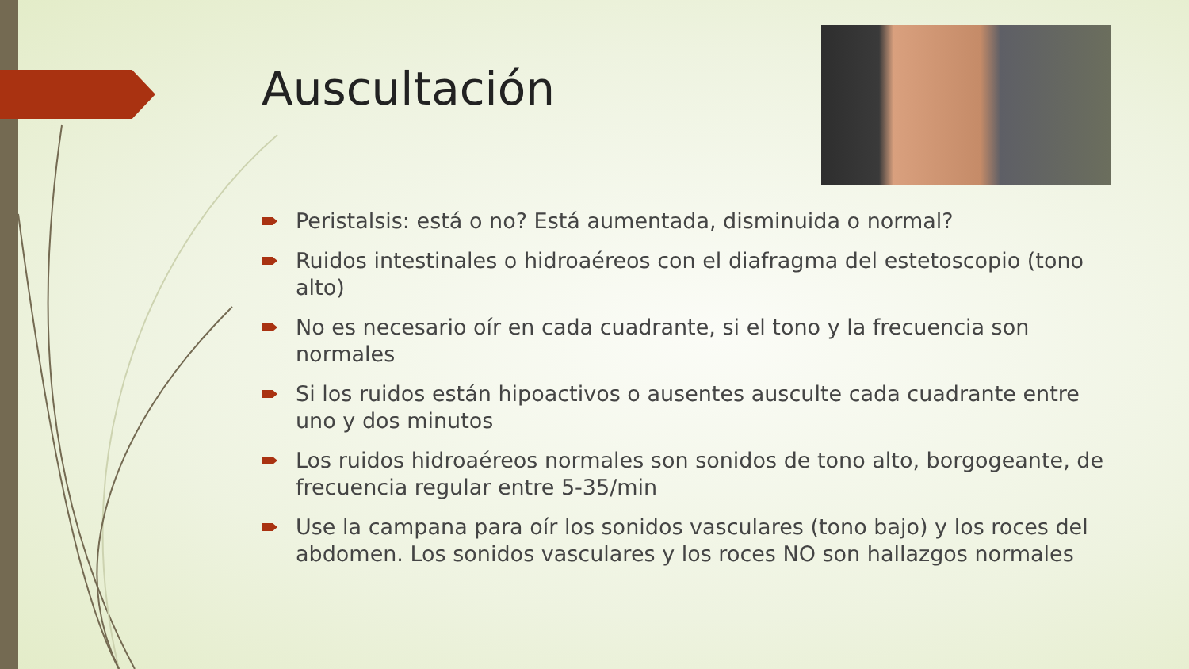Auscultación
Peristalsis: está o no? Está aumentada, disminuida o normal?
Ruidos intestinales o hidroaéreos con el diafragma del estetoscopio (tono alto)
No es necesario oír en cada cuadrante, si el tono y la frecuencia son normales
Si los ruidos están hipoactivos o ausentes ausculte cada cuadrante entre uno y dos minutos
Los ruidos hidroaéreos normales son sonidos de tono alto, borgogeante, de frecuencia regular entre 5-35/min
Use la campana para oír los sonidos vasculares (tono bajo) y los roces del abdomen. Los sonidos vasculares y los roces NO son hallazgos normales